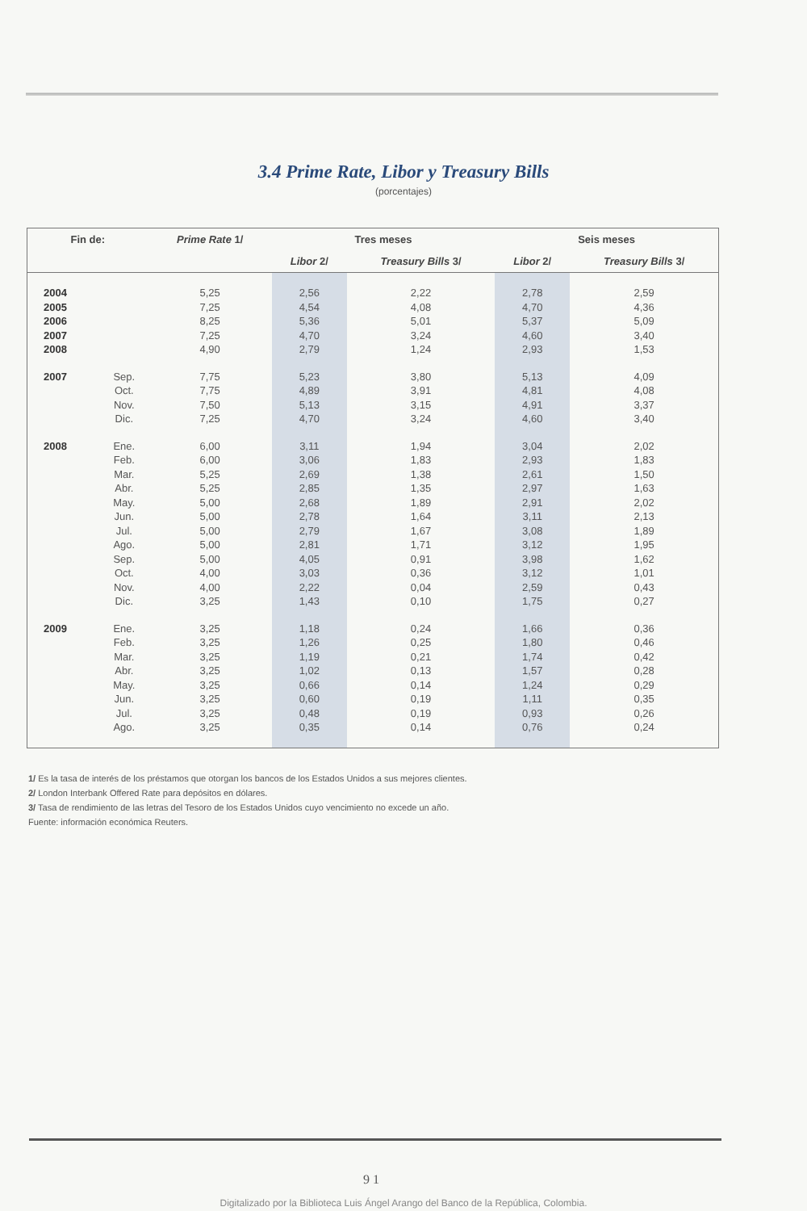3.4 Prime Rate, Libor y Treasury Bills
(porcentajes)
| Fin de: | | Prime Rate 1/ | Tres meses | | Seis meses | |
| --- | --- | --- | --- | --- | --- | --- |
| | | | Libor 2/ | Treasury Bills 3/ | Libor 2/ | Treasury Bills 3/ |
| 2004 | | 5,25 | 2,56 | 2,22 | 2,78 | 2,59 |
| 2005 | | 7,25 | 4,54 | 4,08 | 4,70 | 4,36 |
| 2006 | | 8,25 | 5,36 | 5,01 | 5,37 | 5,09 |
| 2007 | | 7,25 | 4,70 | 3,24 | 4,60 | 3,40 |
| 2008 | | 4,90 | 2,79 | 1,24 | 2,93 | 1,53 |
| 2007 | Sep. | 7,75 | 5,23 | 3,80 | 5,13 | 4,09 |
| | Oct. | 7,75 | 4,89 | 3,91 | 4,81 | 4,08 |
| | Nov. | 7,50 | 5,13 | 3,15 | 4,91 | 3,37 |
| | Dic. | 7,25 | 4,70 | 3,24 | 4,60 | 3,40 |
| 2008 | Ene. | 6,00 | 3,11 | 1,94 | 3,04 | 2,02 |
| | Feb. | 6,00 | 3,06 | 1,83 | 2,93 | 1,83 |
| | Mar. | 5,25 | 2,69 | 1,38 | 2,61 | 1,50 |
| | Abr. | 5,25 | 2,85 | 1,35 | 2,97 | 1,63 |
| | May. | 5,00 | 2,68 | 1,89 | 2,91 | 2,02 |
| | Jun. | 5,00 | 2,78 | 1,64 | 3,11 | 2,13 |
| | Jul. | 5,00 | 2,79 | 1,67 | 3,08 | 1,89 |
| | Ago. | 5,00 | 2,81 | 1,71 | 3,12 | 1,95 |
| | Sep. | 5,00 | 4,05 | 0,91 | 3,98 | 1,62 |
| | Oct. | 4,00 | 3,03 | 0,36 | 3,12 | 1,01 |
| | Nov. | 4,00 | 2,22 | 0,04 | 2,59 | 0,43 |
| | Dic. | 3,25 | 1,43 | 0,10 | 1,75 | 0,27 |
| 2009 | Ene. | 3,25 | 1,18 | 0,24 | 1,66 | 0,36 |
| | Feb. | 3,25 | 1,26 | 0,25 | 1,80 | 0,46 |
| | Mar. | 3,25 | 1,19 | 0,21 | 1,74 | 0,42 |
| | Abr. | 3,25 | 1,02 | 0,13 | 1,57 | 0,28 |
| | May. | 3,25 | 0,66 | 0,14 | 1,24 | 0,29 |
| | Jun. | 3,25 | 0,60 | 0,19 | 1,11 | 0,35 |
| | Jul. | 3,25 | 0,48 | 0,19 | 0,93 | 0,26 |
| | Ago. | 3,25 | 0,35 | 0,14 | 0,76 | 0,24 |
1/ Es la tasa de interés de los préstamos que otorgan los bancos de los Estados Unidos a sus mejores clientes.
2/ London Interbank Offered Rate para depósitos en dólares.
3/ Tasa de rendimiento de las letras del Tesoro de los Estados Unidos cuyo vencimiento no excede un año.
Fuente: información económica Reuters.
9 1
Digitalizado por la Biblioteca Luis Ángel Arango del Banco de la República, Colombia.